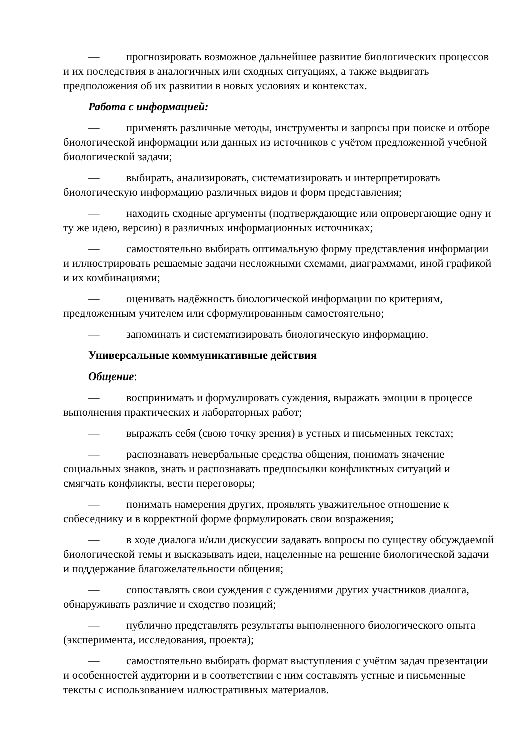— прогнозировать возможное дальнейшее развитие биологических процессов и их последствия в аналогичных или сходных ситуациях, а также выдвигать предположения об их развитии в новых условиях и контекстах.
Работа с информацией:
— применять различные методы, инструменты и запросы при поиске и отборе биологической информации или данных из источников с учётом предложенной учебной биологической задачи;
— выбирать, анализировать, систематизировать и интерпретировать биологическую информацию различных видов и форм представления;
— находить сходные аргументы (подтверждающие или опровергающие одну и ту же идею, версию) в различных информационных источниках;
— самостоятельно выбирать оптимальную форму представления информации и иллюстрировать решаемые задачи несложными схемами, диаграммами, иной графикой и их комбинациями;
— оценивать надёжность биологической информации по критериям, предложенным учителем или сформулированным самостоятельно;
— запоминать и систематизировать биологическую информацию.
Универсальные коммуникативные действия
Общение:
— воспринимать и формулировать суждения, выражать эмоции в процессе выполнения практических и лабораторных работ;
— выражать себя (свою точку зрения) в устных и письменных текстах;
— распознавать невербальные средства общения, понимать значение социальных знаков, знать и распознавать предпосылки конфликтных ситуаций и смягчать конфликты, вести переговоры;
— понимать намерения других, проявлять уважительное отношение к собеседнику и в корректной форме формулировать свои возражения;
— в ходе диалога и/или дискуссии задавать вопросы по существу обсуждаемой биологической темы и высказывать идеи, нацеленные на решение биологической задачи и поддержание благожелательности общения;
— сопоставлять свои суждения с суждениями других участников диалога, обнаруживать различие и сходство позиций;
— публично представлять результаты выполненного биологического опыта (эксперимента, исследования, проекта);
— самостоятельно выбирать формат выступления с учётом задач презентации и особенностей аудитории и в соответствии с ним составлять устные и письменные тексты с использованием иллюстративных материалов.